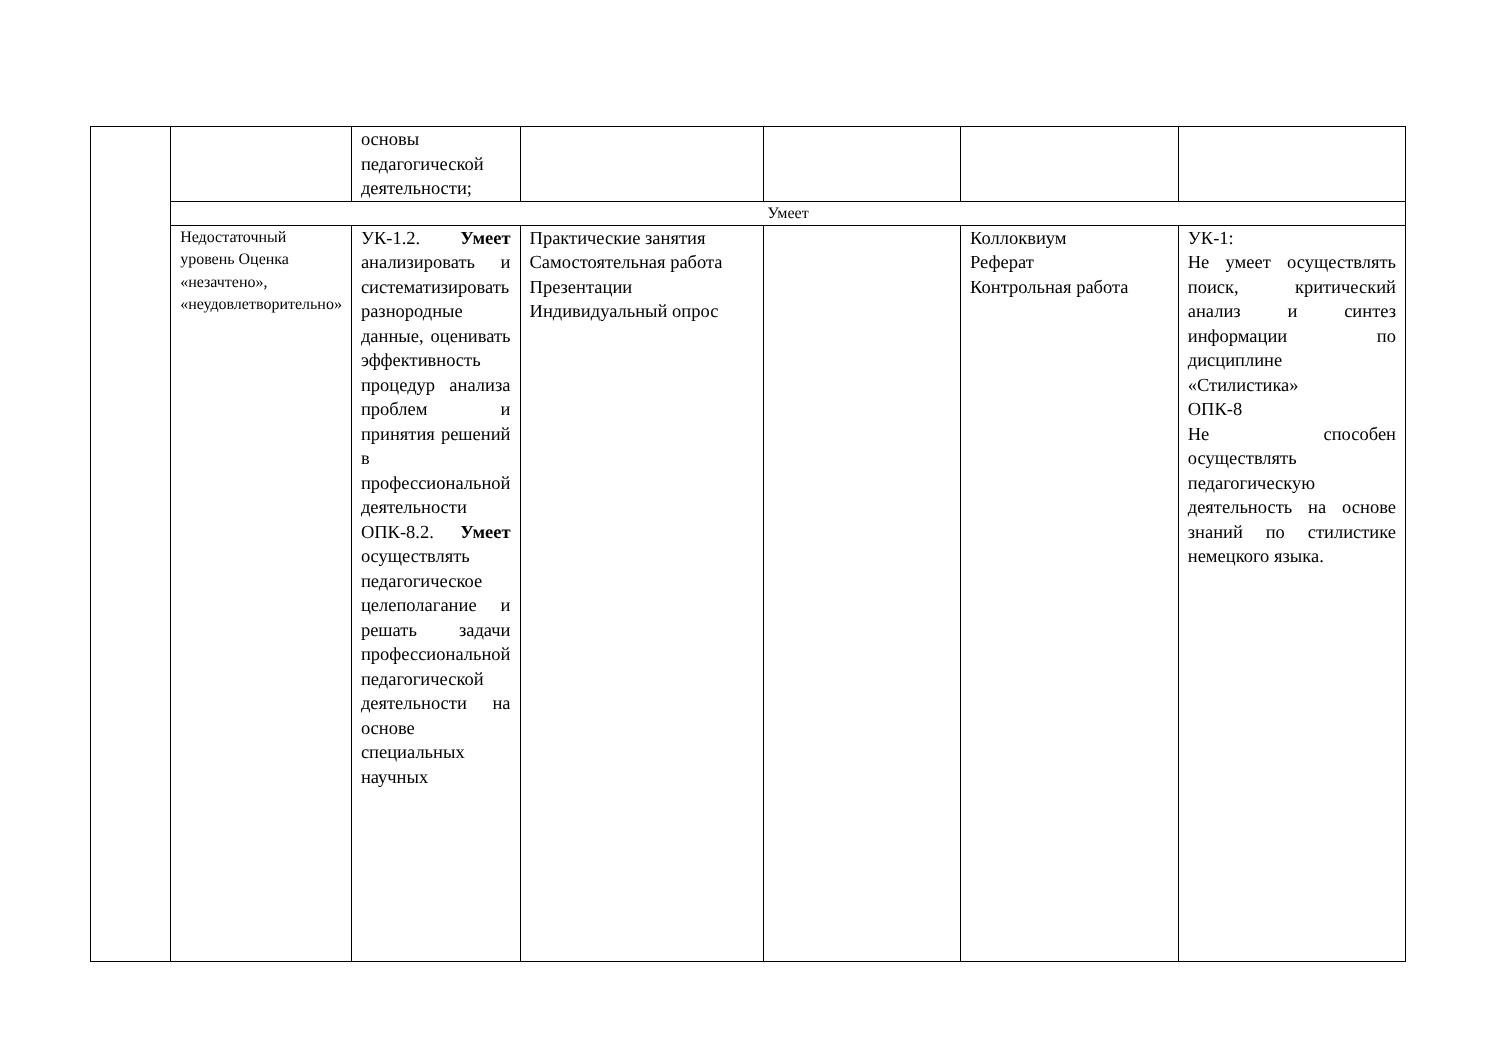| | | основы педагогической деятельности; | | | | |
| | Умеет | | | | | |
| | Недостаточный уровень Оценка «незачтено», «неудовлетворительно» | УК-1.2. Умеет анализировать и систематизировать разнородные данные, оценивать эффективность процедур анализа проблем и принятия решений в профессиональной деятельности ОПК-8.2. Умеет осуществлять педагогическое целеполагание и решать задачи профессиональной педагогической деятельности на основе специальных научных | Практические занятия Самостоятельная работа Презентации Индивидуальный опрос | | Коллоквиум Реферат Контрольная работа | УК-1: Не умеет осуществлять поиск, критический анализ и синтез информации по дисциплине «Стилистика» ОПК-8 Не способен осуществлять педагогическую деятельность на основе знаний по стилистике немецкого языка. |